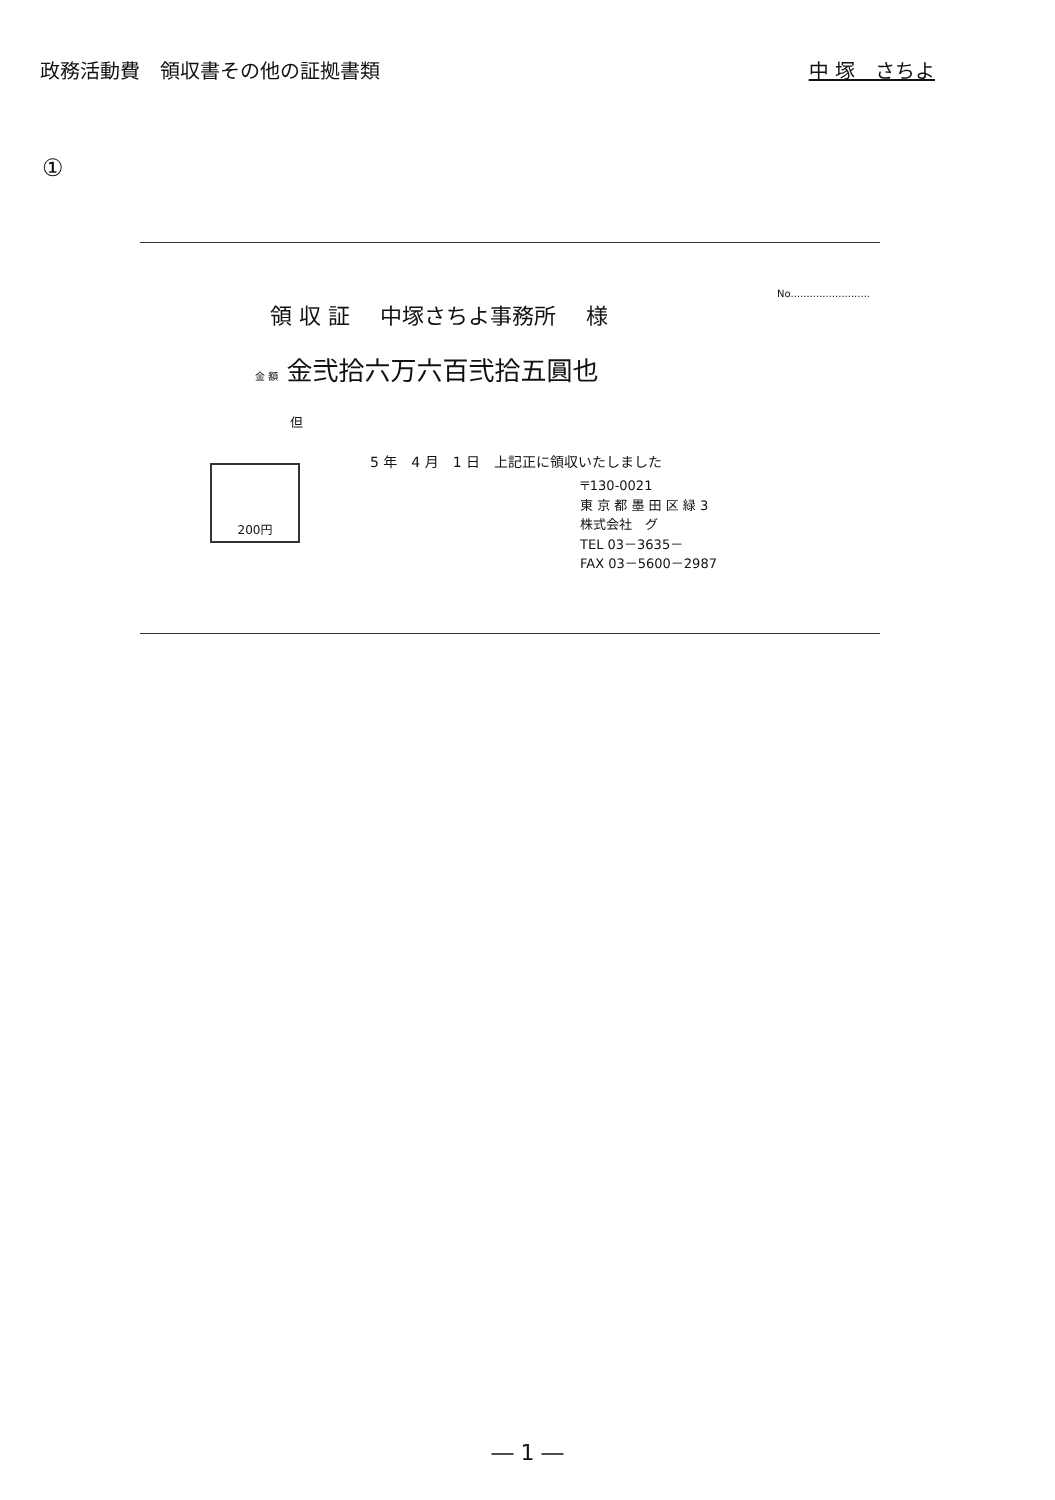政務活動費　領収書その他の証拠書類 中 塚　さちよ
①
No.........................
領 収 証 中塚さちよ事務所 様
金 額 金弐拾六万六百弐拾五圓也
但
5 年　4 月　1 日　上記正に領収いたしました
〒130-0021
東 京 都 墨 田 区 緑 3
株式会社　グ
TEL 03－3635－
FAX 03－5600－2987
200円
― 1 ―